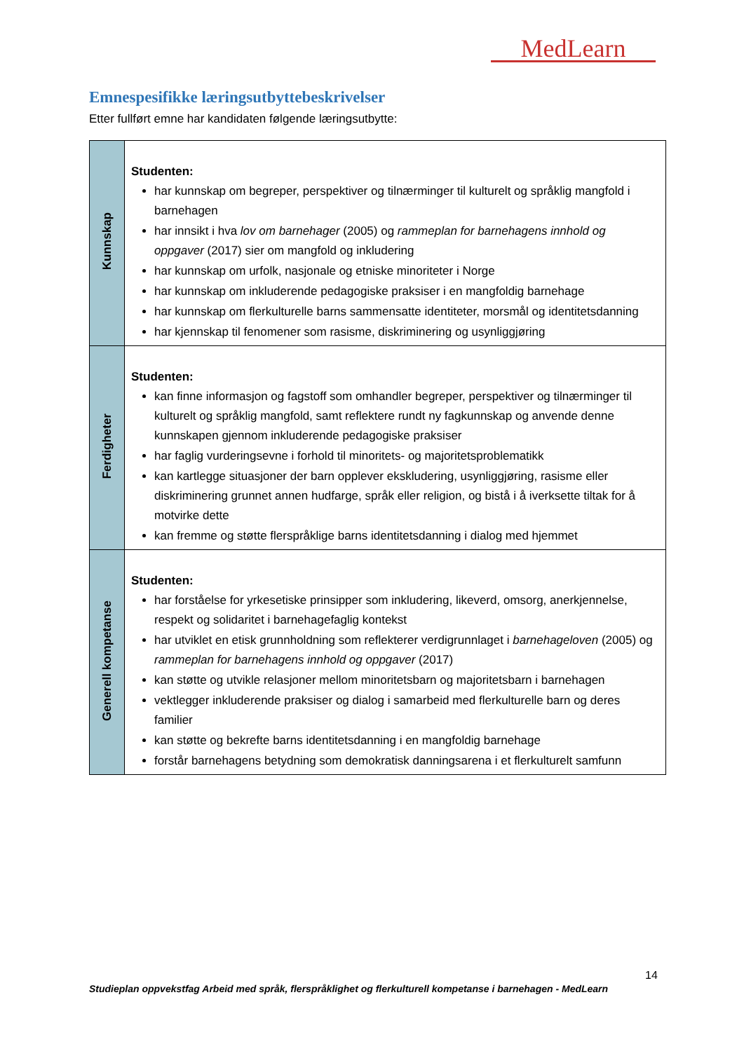MedLearn
Emnespesifikke læringsutbyttebeskrivelser
Etter fullført emne har kandidaten følgende læringsutbytte:
| Kunnskap | Studenten: har kunnskap om begreper, perspektiver og tilnærminger til kulturelt og språklig mangfold i barnehagen har innsikt i hva lov om barnehager (2005) og rammeplan for barnehagens innhold og oppgaver (2017) sier om mangfold og inkludering har kunnskap om urfolk, nasjonale og etniske minoriteter i Norge har kunnskap om inkluderende pedagogiske praksiser i en mangfoldig barnehage har kunnskap om flerkulturelle barns sammensatte identiteter, morsmål og identitetsdanning har kjennskap til fenomener som rasisme, diskriminering og usynliggjøring |
| Ferdigheter | Studenten: kan finne informasjon og fagstoff som omhandler begreper, perspektiver og tilnærminger til kulturelt og språklig mangfold, samt reflektere rundt ny fagkunnskap og anvende denne kunnskapen gjennom inkluderende pedagogiske praksiser har faglig vurderingsevne i forhold til minoritets- og majoritetsproblematikk kan kartlegge situasjoner der barn opplever ekskludering, usynliggjøring, rasisme eller diskriminering grunnet annen hudfarge, språk eller religion, og bistå i å iverksette tiltak for å motvirke dette kan fremme og støtte flerspråklige barns identitetsdanning i dialog med hjemmet |
| Generell kompetanse | Studenten: har forståelse for yrkesetiske prinsipper som inkludering, likeverd, omsorg, anerkjennelse, respekt og solidaritet i barnehagefaglig kontekst har utviklet en etisk grunnholdning som reflekterer verdigrunnlaget i barnehageloven (2005) og rammeplan for barnehagens innhold og oppgaver (2017) kan støtte og utvikle relasjoner mellom minoritetsbarn og majoritetsbarn i barnehagen vektlegger inkluderende praksiser og dialog i samarbeid med flerkulturelle barn og deres familier kan støtte og bekrefte barns identitetsdanning i en mangfoldig barnehage forstår barnehagens betydning som demokratisk danningsarena i et flerkulturelt samfunn |
14
Studieplan oppvekstfag Arbeid med språk, flerspråklighet og flerkulturell kompetanse i barnehagen - MedLearn